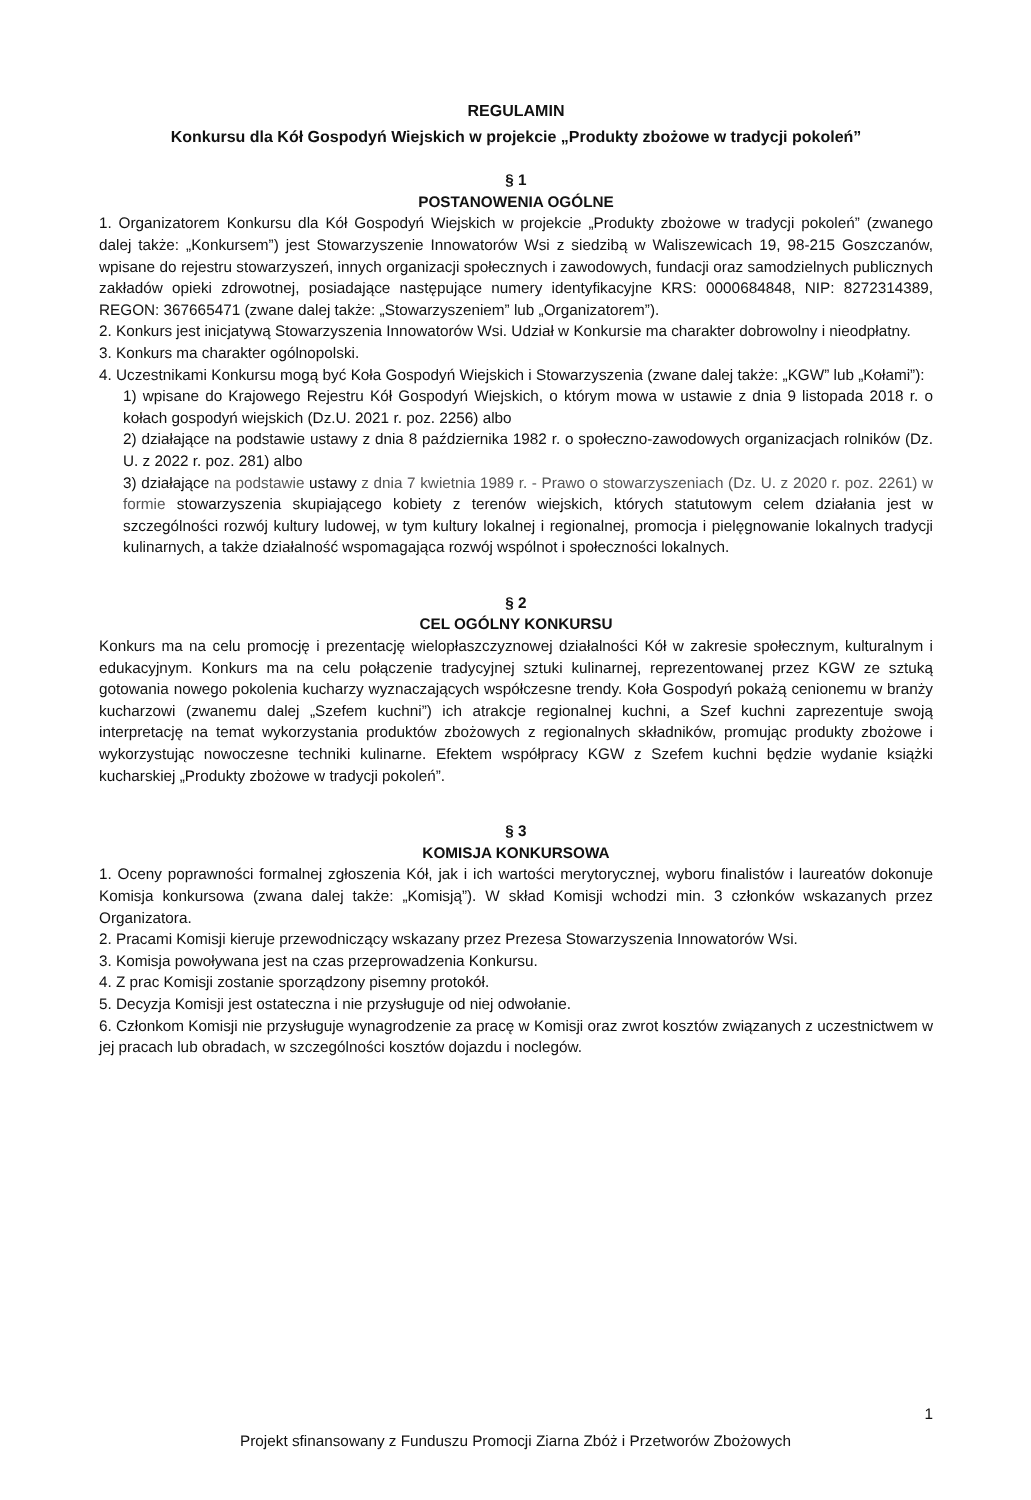REGULAMIN
Konkursu dla Kół Gospodyń Wiejskich w projekcie „Produkty zbożowe w tradycji pokoleń”
§ 1
POSTANOWENIA OGÓLNE
1. Organizatorem Konkursu dla Kół Gospodyń Wiejskich w projekcie „Produkty zbożowe w tradycji pokoleń” (zwanego dalej także: „Konkursem”) jest Stowarzyszenie Innowatorów Wsi z siedzibą w Waliszewicach 19, 98-215 Goszczanów, wpisane do rejestru stowarzyszeń, innych organizacji społecznych i zawodowych, fundacji oraz samodzielnych publicznych zakładów opieki zdrowotnej, posiadające następujące numery identyfikacyjne KRS: 0000684848, NIP: 8272314389, REGON: 367665471 (zwane dalej także: „Stowarzyszeniem” lub „Organizatorem”).
2. Konkurs jest inicjatywą Stowarzyszenia Innowatorów Wsi. Udział w Konkursie ma charakter dobrowolny i nieodpłatny.
3. Konkurs ma charakter ogólnopolski.
4. Uczestnikami Konkursu mogą być Koła Gospodyń Wiejskich i Stowarzyszenia (zwane dalej także: „KGW” lub „Kołami”):
1) wpisane do Krajowego Rejestru Kół Gospodyń Wiejskich, o którym mowa w ustawie z dnia 9 listopada 2018 r. o kołach gospodyń wiejskich (Dz.U. 2021 r. poz. 2256) albo
2) działające na podstawie ustawy z dnia 8 października 1982 r. o społeczno-zawodowych organizacjach rolników (Dz. U. z 2022 r. poz. 281) albo
3) działające na podstawie ustawy z dnia 7 kwietnia 1989 r. - Prawo o stowarzyszeniach (Dz. U. z 2020 r. poz. 2261) w formie stowarzyszenia skupiającego kobiety z terenów wiejskich, których statutowym celem działania jest w szczególności rozwój kultury ludowej, w tym kultury lokalnej i regionalnej, promocja i pielęgnowanie lokalnych tradycji kulinarnych, a także działalność wspomagająca rozwój wspólnot i społeczności lokalnych.
§ 2
CEL OGÓLNY KONKURSU
Konkurs ma na celu promocję i prezentację wielopłaszczyznowej działalności Kół w zakresie społecznym, kulturalnym i edukacyjnym. Konkurs ma na celu połączenie tradycyjnej sztuki kulinarnej, reprezentowanej przez KGW ze sztuką gotowania nowego pokolenia kucharzy wyznaczających współczesne trendy. Koła Gospodyń pokażą cenionemu w branży kucharzowi (zwanemu dalej „Szefem kuchni”) ich atrakcje regionalnej kuchni, a Szef kuchni zaprezentuje swoją interpretację na temat wykorzystania produktów zbożowych z regionalnych składników, promując produkty zbożowe i wykorzystując nowoczesne techniki kulinarne. Efektem współpracy KGW z Szefem kuchni będzie wydanie książki kucharskiej „Produkty zbożowe w tradycji pokoleń”.
§ 3
KOMISJA KONKURSOWA
1. Oceny poprawności formalnej zgłoszenia Kół, jak i ich wartości merytorycznej, wyboru finalistów i laureatów dokonuje Komisja konkursowa (zwana dalej także: „Komisją”). W skład Komisji wchodzi min. 3 członków wskazanych przez Organizatora.
2. Pracami Komisji kieruje przewodniczący wskazany przez Prezesa Stowarzyszenia Innowatorów Wsi.
3. Komisja powoływana jest na czas przeprowadzenia Konkursu.
4. Z prac Komisji zostanie sporządzony pisemny protokół.
5. Decyzja Komisji jest ostateczna i nie przysługuje od niej odwołanie.
6. Członkom Komisji nie przysługuje wynagrodzenie za pracę w Komisji oraz zwrot kosztów związanych z uczestnictwem w jej pracach lub obradach, w szczególności kosztów dojazdu i noclegów.
1
Projekt sfinansowany z Funduszu Promocji Ziarna Zbóż i Przetworów Zbożowych